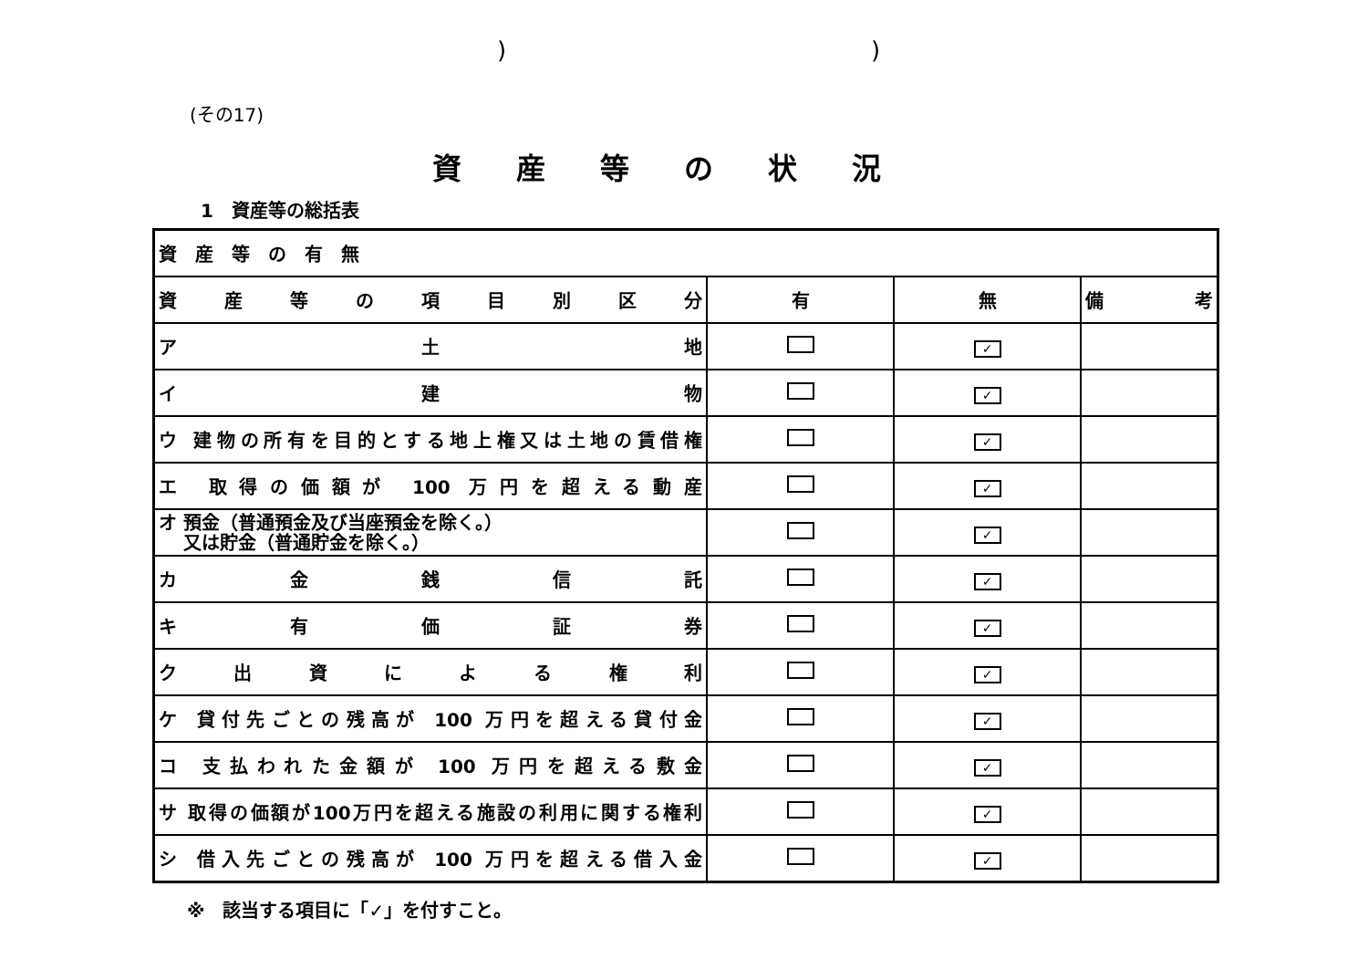))
(その17)
資産等の状況
1　資産等の総括表
| 資 産 等 の 有 無 | | | |
| 資産等の項目別区分 | 有 | 無 | 備考 |
| ア 土 地 | | ✓ | |
| イ 建 物 | | ✓ | |
| ウ 建物の所有を目的とする地上権又は土地の賃借権 | | ✓ | |
| エ 取得の価額が 100 万円を超える動産 | | ✓ | |
| オ 預金（普通預金及び当座預金を除く。） 又は貯金（普通貯金を除く。） | | ✓ | |
| カ 金 銭 信 託 | | ✓ | |
| キ 有 価 証 券 | | ✓ | |
| ク 出 資 に よ る 権 利 | | ✓ | |
| ケ 貸付先ごとの残高が 100 万円を超える貸付金 | | ✓ | |
| コ 支払われた金額が 100 万円を超える敷金 | | ✓ | |
| サ 取得の価額が100万円を超える施設の利用に関する権利 | | ✓ | |
| シ 借入先ごとの残高が 100 万円を超える借入金 | | ✓ | |
※　該当する項目に「✓」を付すこと。